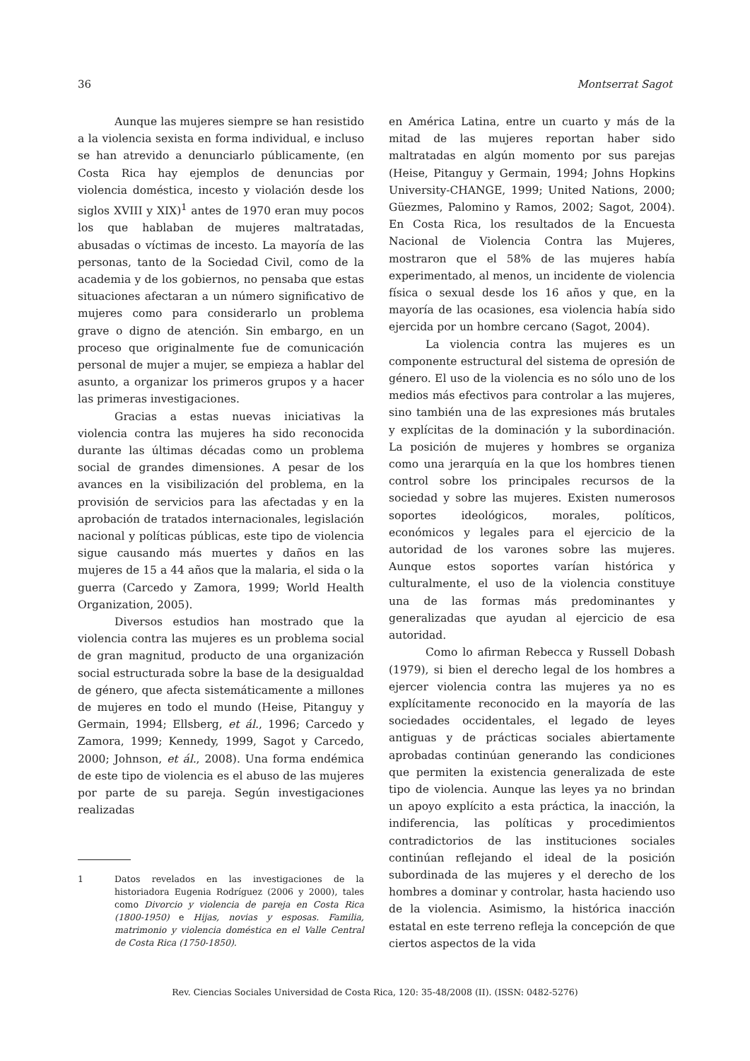36 Montserrat Sagot
Aunque las mujeres siempre se han resistido a la violencia sexista en forma individual, e incluso se han atrevido a denunciarlo públicamente, (en Costa Rica hay ejemplos de denuncias por violencia doméstica, incesto y violación desde los siglos XVIII y XIX)<sup>1</sup> antes de 1970 eran muy pocos los que hablaban de mujeres maltratadas, abusadas o víctimas de incesto. La mayoría de las personas, tanto de la Sociedad Civil, como de la academia y de los gobiernos, no pensaba que estas situaciones afectaran a un número significativo de mujeres como para considerarlo un problema grave o digno de atención. Sin embargo, en un proceso que originalmente fue de comunicación personal de mujer a mujer, se empieza a hablar del asunto, a organizar los primeros grupos y a hacer las primeras investigaciones.
Gracias a estas nuevas iniciativas la violencia contra las mujeres ha sido reconocida durante las últimas décadas como un problema social de grandes dimensiones. A pesar de los avances en la visibilización del problema, en la provisión de servicios para las afectadas y en la aprobación de tratados internacionales, legislación nacional y políticas públicas, este tipo de violencia sigue causando más muertes y daños en las mujeres de 15 a 44 años que la malaria, el sida o la guerra (Carcedo y Zamora, 1999; World Health Organization, 2005).
Diversos estudios han mostrado que la violencia contra las mujeres es un problema social de gran magnitud, producto de una organización social estructurada sobre la base de la desigualdad de género, que afecta sistemáticamente a millones de mujeres en todo el mundo (Heise, Pitanguy y Germain, 1994; Ellsberg, et ál., 1996; Carcedo y Zamora, 1999; Kennedy, 1999, Sagot y Carcedo, 2000; Johnson, et ál., 2008). Una forma endémica de este tipo de violencia es el abuso de las mujeres por parte de su pareja. Según investigaciones realizadas
1 Datos revelados en las investigaciones de la historiadora Eugenia Rodríguez (2006 y 2000), tales como Divorcio y violencia de pareja en Costa Rica (1800-1950) e Hijas, novias y esposas. Familia, matrimonio y violencia doméstica en el Valle Central de Costa Rica (1750-1850).
en América Latina, entre un cuarto y más de la mitad de las mujeres reportan haber sido maltratadas en algún momento por sus parejas (Heise, Pitanguy y Germain, 1994; Johns Hopkins University-CHANGE, 1999; United Nations, 2000; Güezmes, Palomino y Ramos, 2002; Sagot, 2004). En Costa Rica, los resultados de la Encuesta Nacional de Violencia Contra las Mujeres, mostraron que el 58% de las mujeres había experimentado, al menos, un incidente de violencia física o sexual desde los 16 años y que, en la mayoría de las ocasiones, esa violencia había sido ejercida por un hombre cercano (Sagot, 2004).
La violencia contra las mujeres es un componente estructural del sistema de opresión de género. El uso de la violencia es no sólo uno de los medios más efectivos para controlar a las mujeres, sino también una de las expresiones más brutales y explícitas de la dominación y la subordinación. La posición de mujeres y hombres se organiza como una jerarquía en la que los hombres tienen control sobre los principales recursos de la sociedad y sobre las mujeres. Existen numerosos soportes ideológicos, morales, políticos, económicos y legales para el ejercicio de la autoridad de los varones sobre las mujeres. Aunque estos soportes varían histórica y culturalmente, el uso de la violencia constituye una de las formas más predominantes y generalizadas que ayudan al ejercicio de esa autoridad.
Como lo afirman Rebecca y Russell Dobash (1979), si bien el derecho legal de los hombres a ejercer violencia contra las mujeres ya no es explícitamente reconocido en la mayoría de las sociedades occidentales, el legado de leyes antiguas y de prácticas sociales abiertamente aprobadas continúan generando las condiciones que permiten la existencia generalizada de este tipo de violencia. Aunque las leyes ya no brindan un apoyo explícito a esta práctica, la inacción, la indiferencia, las políticas y procedimientos contradictorios de las instituciones sociales continúan reflejando el ideal de la posición subordinada de las mujeres y el derecho de los hombres a dominar y controlar, hasta haciendo uso de la violencia. Asimismo, la histórica inacción estatal en este terreno refleja la concepción de que ciertos aspectos de la vida
Rev. Ciencias Sociales Universidad de Costa Rica, 120: 35-48/2008 (II). (ISSN: 0482-5276)